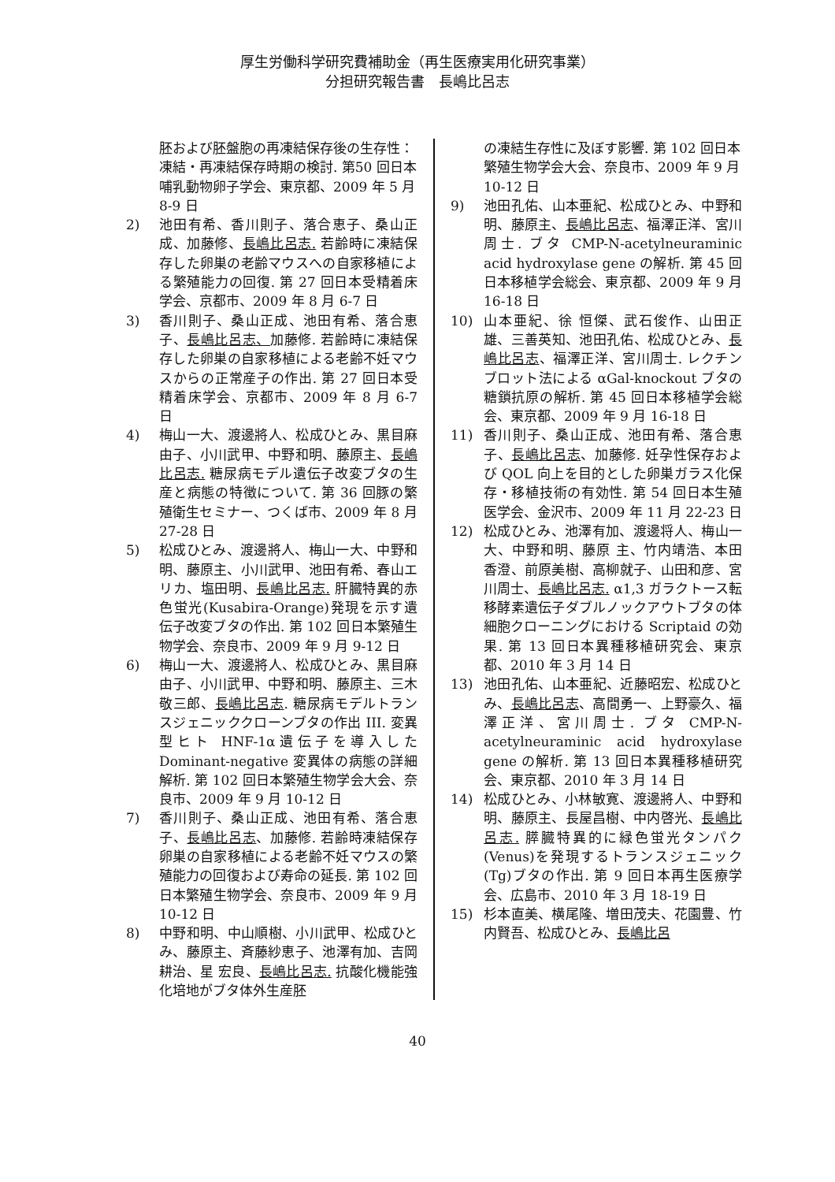厚生労働科学研究費補助金（再生医療実用化研究事業）
分担研究報告書　長嶋比呂志
胚および胚盤胞の再凍結保存後の生存性：凍結・再凍結保存時期の検討. 第50 回日本哺乳動物卵子学会、東京都、2009 年 5 月 8-9 日
2) 池田有希、香川則子、落合恵子、桑山正成、加藤修、長嶋比呂志. 若齢時に凍結保存した卵巣の老齢マウスへの自家移植による繁殖能力の回復. 第 27 回日本受精着床学会、京都市、2009 年 8 月 6-7 日
3) 香川則子、桑山正成、池田有希、落合恵子、長嶋比呂志、加藤修. 若齢時に凍結保存した卵巣の自家移植による老齢不妊マウスからの正常産子の作出. 第 27 回日本受精着床学会、京都市、2009 年 8 月 6-7 日
4) 梅山一大、渡邊將人、松成ひとみ、黒目麻由子、小川武甲、中野和明、藤原主、長嶋比呂志. 糖尿病モデル遺伝子改変ブタの生産と病態の特徴について. 第 36 回豚の繁殖衛生セミナー、つくば市、2009 年 8 月 27-28 日
5) 松成ひとみ、渡邊將人、梅山一大、中野和明、藤原主、小川武甲、池田有希、春山エリカ、塩田明、長嶋比呂志. 肝臓特異的赤色蛍光(Kusabira-Orange)発現を示す遺伝子改変ブタの作出. 第 102 回日本繁殖生物学会、奈良市、2009 年 9 月 9-12 日
6) 梅山一大、渡邊將人、松成ひとみ、黒目麻由子、小川武甲、中野和明、藤原主、三木敬三郎、長嶋比呂志. 糖尿病モデルトランスジェニッククローンブタの作出 III. 変異型ヒト HNF-1α遺伝子を導入した Dominant-negative 変異体の病態の詳細解析. 第 102 回日本繁殖生物学会大会、奈良市、2009 年 9 月 10-12 日
7) 香川則子、桑山正成、池田有希、落合恵子、長嶋比呂志、加藤修. 若齢時凍結保存卵巣の自家移植による老齢不妊マウスの繁殖能力の回復および寿命の延長. 第 102 回日本繁殖生物学会、奈良市、2009 年 9 月 10-12 日
8) 中野和明、中山順樹、小川武甲、松成ひとみ、藤原主、斉藤紗恵子、池澤有加、吉岡耕治、星 宏良、長嶋比呂志. 抗酸化機能強化培地がブタ体外生産胚
の凍結生存性に及ぼす影響. 第 102 回日本繁殖生物学会大会、奈良市、2009 年 9 月 10-12 日
9) 池田孔佑、山本亜紀、松成ひとみ、中野和明、藤原主、長嶋比呂志、福澤正洋、宮川周士. ブタ CMP-N-acetylneuraminic acid hydroxylase gene の解析. 第 45 回日本移植学会総会、東京都、2009 年 9 月 16-18 日
10) 山本亜紀、徐 恒傑、武石俊作、山田正雄、三善英知、池田孔佑、松成ひとみ、長嶋比呂志、福澤正洋、宮川周士. レクチンブロット法による αGal-knockout ブタの糖鎖抗原の解析. 第 45 回日本移植学会総会、東京都、2009 年 9 月 16-18 日
11) 香川則子、桑山正成、池田有希、落合恵子、長嶋比呂志、加藤修. 妊孕性保存および QOL 向上を目的とした卵巣ガラス化保存・移植技術の有効性. 第 54 回日本生殖医学会、金沢市、2009 年 11 月 22-23 日
12) 松成ひとみ、池澤有加、渡邊将人、梅山一大、中野和明、藤原 主、竹内靖浩、本田香澄、前原美樹、高柳就子、山田和彦、宮川周士、長嶋比呂志. α1,3 ガラクトース転移酵素遺伝子ダブルノックアウトブタの体細胞クローニングにおける Scriptaid の効果. 第 13 回日本異種移植研究会、東京都、2010 年 3 月 14 日
13) 池田孔佑、山本亜紀、近藤昭宏、松成ひとみ、長嶋比呂志、高間勇一、上野豪久、福澤正洋、宮川周士. ブタ CMP-N-acetylneuraminic acid hydroxylase gene の解析. 第 13 回日本異種移植研究会、東京都、2010 年 3 月 14 日
14) 松成ひとみ、小林敏寛、渡邊將人、中野和明、藤原主、長屋昌樹、中内啓光、長嶋比呂志. 膵臓特異的に緑色蛍光タンパク(Venus)を発現するトランスジェニック(Tg)ブタの作出. 第 9 回日本再生医療学会、広島市、2010 年 3 月 18-19 日
15) 杉本直美、横尾隆、増田茂夫、花園豊、竹内賢吾、松成ひとみ、長嶋比呂
40